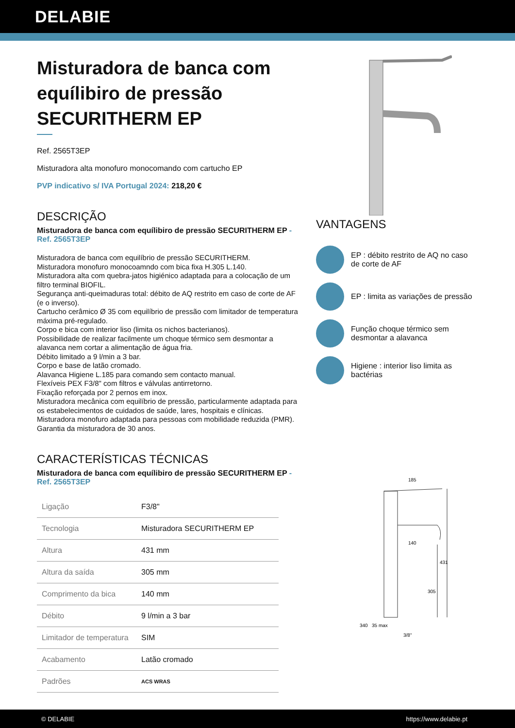DELABIE
Misturadora de banca com equílibiro de pressão SECURITHERM EP
Ref. 2565T3EP
Misturadora alta monofuro monocomando com cartucho EP
PVP indicativo s/ IVA Portugal 2024: 218,20 €
DESCRIÇÃO
Misturadora de banca com equílibiro de pressão SECURITHERM EP - Ref. 2565T3EP
Misturadora de banca com equilíbrio de pressão SECURITHERM.
Misturadora monofuro monocoamndo com bica fixa H.305 L.140.
Misturadora alta com quebra-jatos higiénico adaptada para a colocação de um filtro terminal BIOFIL.
Segurança anti-queimaduras total: débito de AQ restrito em caso de corte de AF (e o inverso).
Cartucho cerâmico Ø 35 com equilíbrio de pressão com limitador de temperatura máxima pré-regulado.
Corpo e bica com interior liso (limita os nichos bacterianos).
Possibilidade de realizar facilmente um choque térmico sem desmontar a alavanca nem cortar a alimentação de água fria.
Débito limitado a 9 l/min a 3 bar.
Corpo e base de latão cromado.
Alavanca Higiene L.185 para comando sem contacto manual.
Flexíveis PEX F3/8" com filtros e válvulas antirretorno.
Fixação reforçada por 2 pernos em inox.
Misturadora mecânica com equilíbrio de pressão, particularmente adaptada para os estabelecimentos de cuidados de saúde, lares, hospitais e clínicas.
Misturadora monofuro adaptada para pessoas com mobilidade reduzida (PMR).
Garantia da misturadora de 30 anos.
CARACTERÍSTICAS TÉCNICAS
Misturadora de banca com equílibiro de pressão SECURITHERM EP - Ref. 2565T3EP
| Ligação | F3/8" |
| Tecnologia | Misturadora SECURITHERM EP |
| Altura | 431 mm |
| Altura da saída | 305 mm |
| Comprimento da bica | 140 mm |
| Débito | 9 l/min a 3 bar |
| Limitador de temperatura | SIM |
| Acabamento | Latão cromado |
| Padrões | ACS WRAS |
VANTAGENS
EP : débito restrito de AQ no caso de corte de AF
EP : limita as variações de pressão
Função choque térmico sem desmontar a alavanca
Higiene : interior liso limita as bactérias
185
140
431
305
340
35 max
3/8"
© DELABIE https://www.delabie.pt